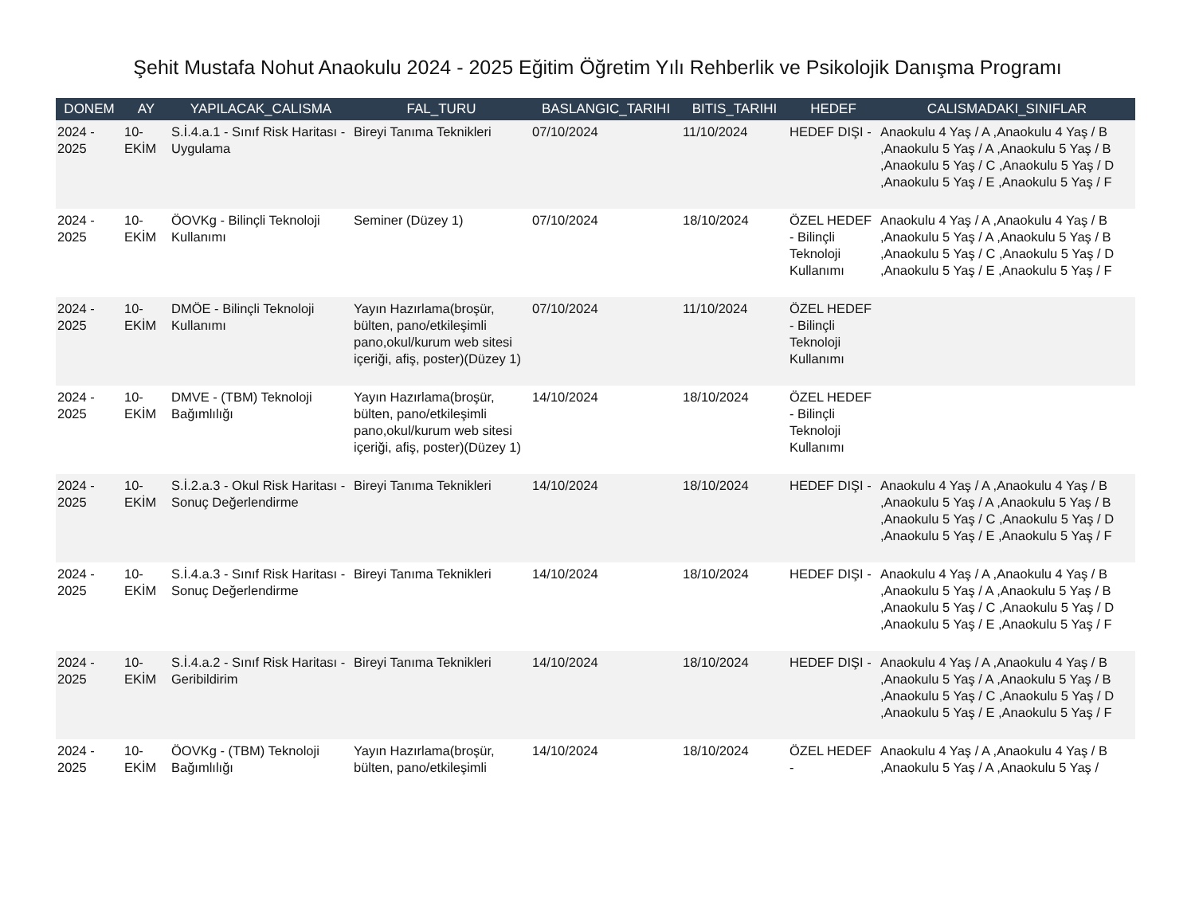Şehit Mustafa Nohut Anaokulu 2024 - 2025 Eğitim Öğretim Yılı Rehberlik ve Psikolojik Danışma Programı
| DONEM | AY | YAPILACAK_CALISMA | FAL_TURU | BASLANGIC_TARIHI | BITIS_TARIHI | HEDEF | CALISMADAKI_SINIFLAR |
| --- | --- | --- | --- | --- | --- | --- | --- |
| 2024 - 2025 | 10-EKİM | S.İ.4.a.1 - Sınıf Risk Haritası - Uygulama | Bireyi Tanıma Teknikleri | 07/10/2024 | 11/10/2024 | HEDEF DIŞI - | Anaokulu 4 Yaş / A ,Anaokulu 4 Yaş / B ,Anaokulu 5 Yaş / A ,Anaokulu 5 Yaş / B ,Anaokulu 5 Yaş / C ,Anaokulu 5 Yaş / D ,Anaokulu 5 Yaş / E ,Anaokulu 5 Yaş / F |
| 2024 - 2025 | 10-EKİM | ÖOVKg - Bilinçli Teknoloji Kullanımı | Seminer (Düzey 1) | 07/10/2024 | 18/10/2024 | ÖZEL HEDEF - Bilinçli Teknoloji Kullanımı | Anaokulu 4 Yaş / A ,Anaokulu 4 Yaş / B ,Anaokulu 5 Yaş / A ,Anaokulu 5 Yaş / B ,Anaokulu 5 Yaş / C ,Anaokulu 5 Yaş / D ,Anaokulu 5 Yaş / E ,Anaokulu 5 Yaş / F |
| 2024 - 2025 | 10-EKİM | DMÖE - Bilinçli Teknoloji Kullanımı | Yayın Hazırlama(broşür, bülten, pano/etkileşimli pano,okul/kurum web sitesi içeriği, afiş, poster)(Düzey 1) | 07/10/2024 | 11/10/2024 | ÖZEL HEDEF - Bilinçli Teknoloji Kullanımı | |
| 2024 - 2025 | 10-EKİM | DMVE - (TBM) Teknoloji Bağımlılığı | Yayın Hazırlama(broşür, bülten, pano/etkileşimli pano,okul/kurum web sitesi içeriği, afiş, poster)(Düzey 1) | 14/10/2024 | 18/10/2024 | ÖZEL HEDEF - Bilinçli Teknoloji Kullanımı | |
| 2024 - 2025 | 10-EKİM | S.İ.2.a.3 - Okul Risk Haritası - Sonuç Değerlendirme | Bireyi Tanıma Teknikleri | 14/10/2024 | 18/10/2024 | HEDEF DIŞI - | Anaokulu 4 Yaş / A ,Anaokulu 4 Yaş / B ,Anaokulu 5 Yaş / A ,Anaokulu 5 Yaş / B ,Anaokulu 5 Yaş / C ,Anaokulu 5 Yaş / D ,Anaokulu 5 Yaş / E ,Anaokulu 5 Yaş / F |
| 2024 - 2025 | 10-EKİM | S.İ.4.a.3 - Sınıf Risk Haritası - Sonuç Değerlendirme | Bireyi Tanıma Teknikleri | 14/10/2024 | 18/10/2024 | HEDEF DIŞI - | Anaokulu 4 Yaş / A ,Anaokulu 4 Yaş / B ,Anaokulu 5 Yaş / A ,Anaokulu 5 Yaş / B ,Anaokulu 5 Yaş / C ,Anaokulu 5 Yaş / D ,Anaokulu 5 Yaş / E ,Anaokulu 5 Yaş / F |
| 2024 - 2025 | 10-EKİM | S.İ.4.a.2 - Sınıf Risk Haritası - Geribildirim | Bireyi Tanıma Teknikleri | 14/10/2024 | 18/10/2024 | HEDEF DIŞI - | Anaokulu 4 Yaş / A ,Anaokulu 4 Yaş / B ,Anaokulu 5 Yaş / A ,Anaokulu 5 Yaş / B ,Anaokulu 5 Yaş / C ,Anaokulu 5 Yaş / D ,Anaokulu 5 Yaş / E ,Anaokulu 5 Yaş / F |
| 2024 - 2025 | 10-EKİM | ÖOVKg - (TBM) Teknoloji Bağımlılığı | Yayın Hazırlama(broşür, bülten, pano/etkileşimli | 14/10/2024 | 18/10/2024 | ÖZEL HEDEF - | Anaokulu 4 Yaş / A ,Anaokulu 4 Yaş / B ,Anaokulu 5 Yaş / A ,Anaokulu 5 Yaş / |